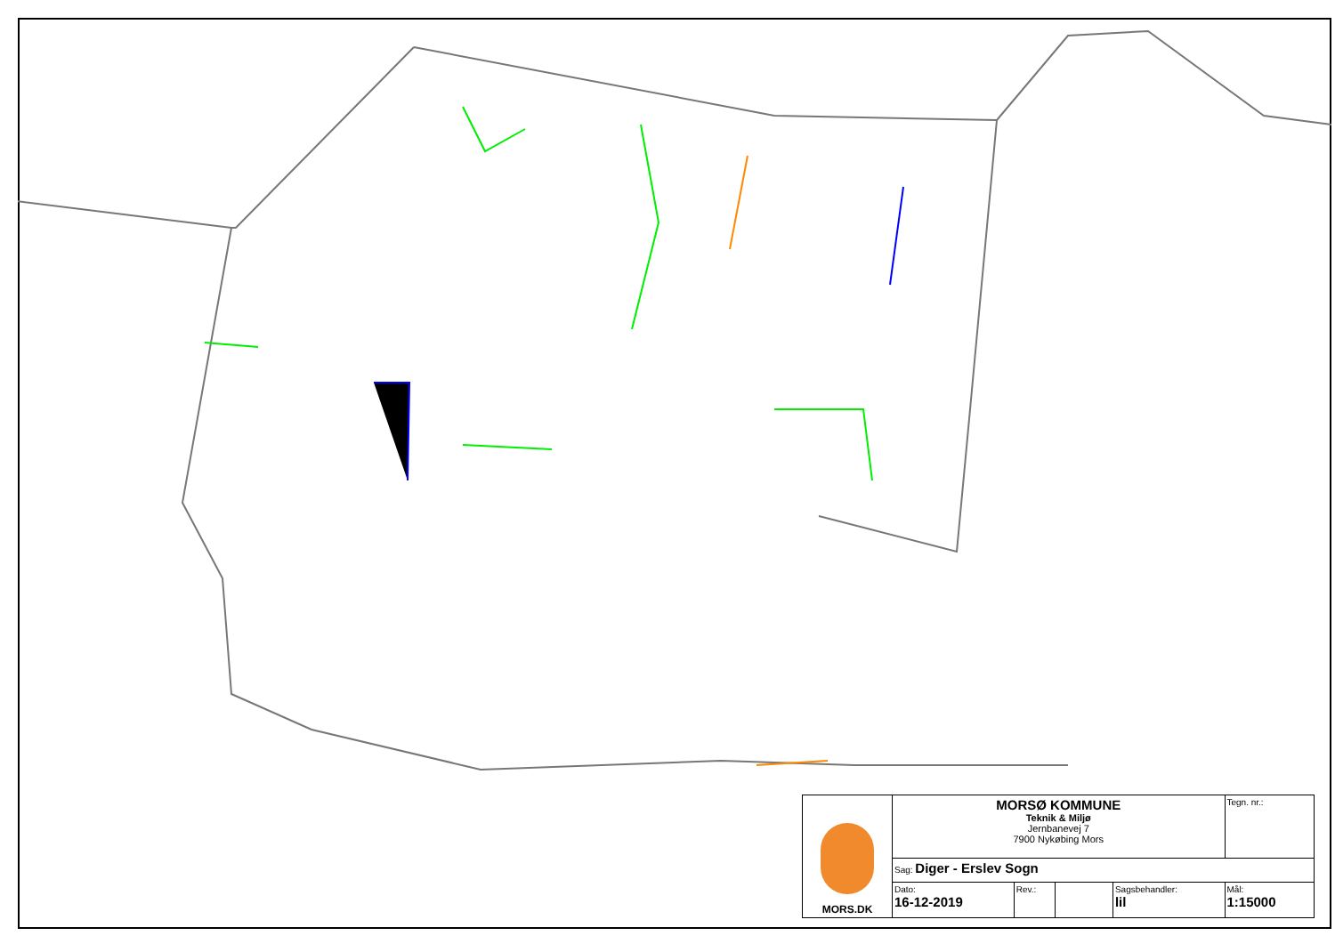| MORS.DK | MORSØ KOMMUNE Teknik & Miljø Jernbanevej 7 7900 Nykøbing Mors | | | | Tegn. nr.: |
| | Sag: Diger - Erslev Sogn | | | | |
| | Dato: 16-12-2019 | Rev.: | | Sagsbehandler: lil | Mål: 1:15000 |